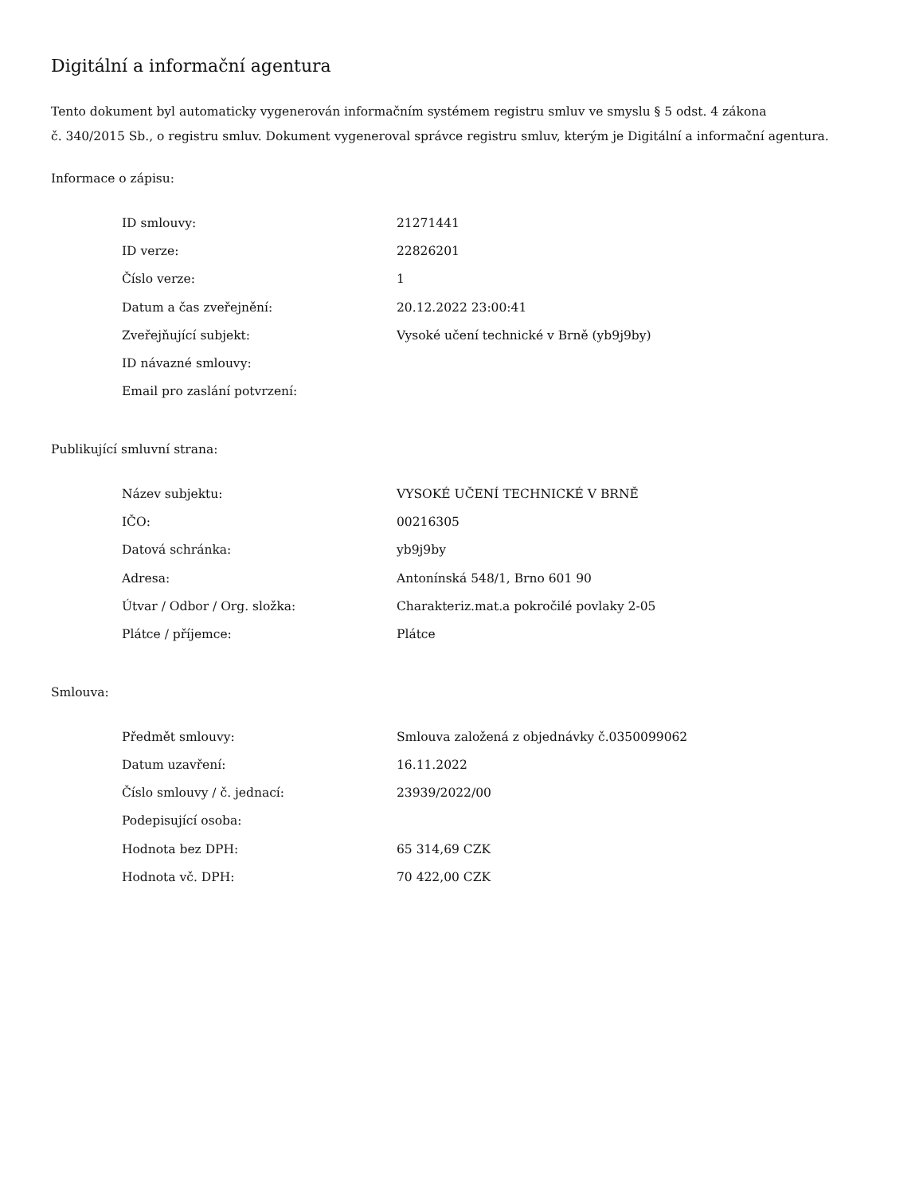Digitální a informační agentura
Tento dokument byl automaticky vygenerován informačním systémem registru smluv ve smyslu § 5 odst. 4 zákona
č. 340/2015 Sb., o registru smluv. Dokument vygeneroval správce registru smluv, kterým je Digitální a informační agentura.
Informace o zápisu:
| ID smlouvy: | 21271441 |
| ID verze: | 22826201 |
| Číslo verze: | 1 |
| Datum a čas zveřejnění: | 20.12.2022 23:00:41 |
| Zveřejňující subjekt: | Vysoké učení technické v Brně (yb9j9by) |
| ID návazné smlouvy: | |
| Email pro zaslání potvrzení: | |
Publikující smluvní strana:
| Název subjektu: | VYSOKÉ UČENÍ TECHNICKÉ V BRNĚ |
| IČO: | 00216305 |
| Datová schránka: | yb9j9by |
| Adresa: | Antonínská 548/1, Brno 601 90 |
| Útvar / Odbor / Org. složka: | Charakteriz.mat.a pokročilé povlaky 2-05 |
| Plátce / příjemce: | Plátce |
Smlouva:
| Předmět smlouvy: | Smlouva založená z objednávky č.0350099062 |
| Datum uzavření: | 16.11.2022 |
| Číslo smlouvy / č. jednací: | 23939/2022/00 |
| Podepisující osoba: | |
| Hodnota bez DPH: | 65 314,69 CZK |
| Hodnota vč. DPH: | 70 422,00 CZK |